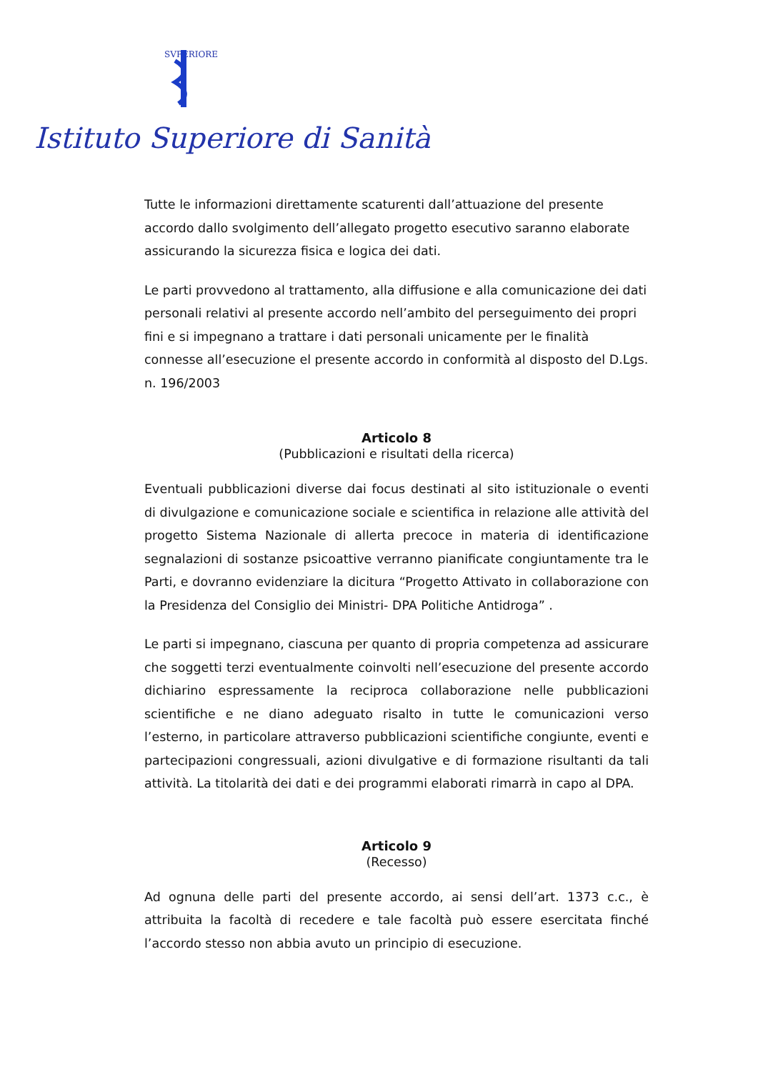SVPERIORE
Istituto Superiore di Sanità
Tutte le informazioni direttamente scaturenti dall’attuazione del presente accordo dallo svolgimento dell’allegato progetto esecutivo saranno elaborate assicurando la sicurezza fisica e logica dei dati.
Le parti provvedono al trattamento, alla diffusione e alla comunicazione dei dati personali relativi al presente accordo nell’ambito del perseguimento dei propri fini e si impegnano a trattare i dati personali unicamente per le finalità connesse all’esecuzione el presente accordo in conformità al disposto del D.Lgs. n. 196/2003
Articolo 8
(Pubblicazioni e risultati della ricerca)
Eventuali pubblicazioni diverse dai focus destinati al sito istituzionale o eventi di divulgazione e comunicazione sociale e scientifica in relazione alle attività del progetto Sistema Nazionale di allerta precoce in materia di identificazione segnalazioni di sostanze psicoattive verranno pianificate congiuntamente tra le Parti, e dovranno evidenziare la dicitura “Progetto Attivato in collaborazione con la Presidenza del Consiglio dei Ministri- DPA Politiche Antidroga” .
Le parti si impegnano, ciascuna per quanto di propria competenza ad assicurare che soggetti terzi eventualmente coinvolti nell’esecuzione del presente accordo dichiarino espressamente la reciproca collaborazione nelle pubblicazioni scientifiche e ne diano adeguato risalto in tutte le comunicazioni verso l’esterno, in particolare attraverso pubblicazioni scientifiche congiunte, eventi e partecipazioni congressuali, azioni divulgative e di formazione risultanti da tali attività. La titolarità dei dati e dei programmi elaborati rimarrà in capo al DPA.
Articolo 9
(Recesso)
Ad ognuna delle parti del presente accordo, ai sensi dell’art. 1373 c.c., è attribuita la facoltà di recedere e tale facoltà può essere esercitata finché l’accordo stesso non abbia avuto un principio di esecuzione.